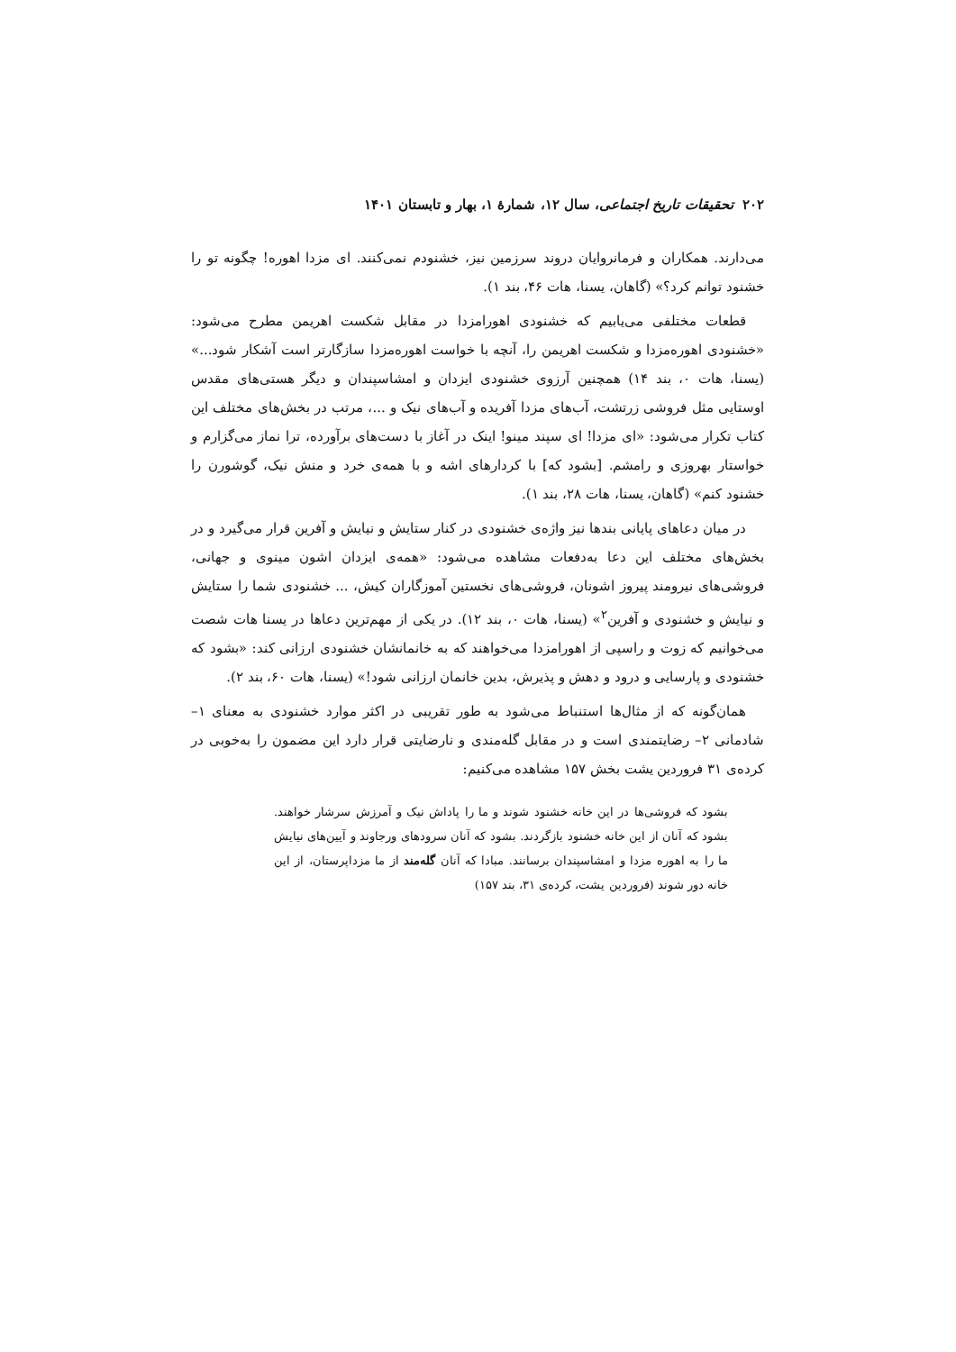۲۰۲ تحقیقات تاریخ اجتماعی، سال ۱۲، شمارهٔ ۱، بهار و تابستان ۱۴۰۱
می‌دارند. همکاران و فرمانروایان دروند سرزمین نیز، خشنودم نمی‌کنند. ای مزدا اهوره! چگونه تو را خشنود توانم کرد؟» (گاهان، یسنا، هات ۴۶، بند ۱).
قطعات مختلفی می‌یابیم که خشنودی اهورامزدا در مقابل شکست اهریمن مطرح می‌شود: «خشنودی اهوره‌مزدا و شکست اهریمن را، آنچه با خواست اهوره‌مزدا سازگارتر است آشکار شود...» (یسنا، هات ۰، بند ۱۴) همچنین آرزوی خشنودی ایزدان و امشاسپندان و دیگر هستی‌های مقدس اوستایی مثل فروشی زرتشت، آب‌های مزدا آفریده و آب‌های نیک و ...، مرتب در بخش‌های مختلف این کتاب تکرار می‌شود: «ای مزدا! ای سپند مینو! اینک در آغاز با دست‌های برآورده، ترا نماز می‌گزارم و خواستار بهروزی و رامشم. [بشود که] با کردارهای اشه و با همه‌ی خرد و منش نیک، گوشورن را خشنود کنم» (گاهان، یسنا، هات ۲۸، بند ۱).
در میان دعاهای پایانی بندها نیز واژه‌ی خشنودی در کنار ستایش و نیایش و آفرین قرار می‌گیرد و در بخش‌های مختلف این دعا به‌دفعات مشاهده می‌شود: «همه‌ی ایزدان اشون مینوی و جهانی، فروشی‌های نیرومند پیروز اشونان، فروشی‌های نخستین آموزگاران کیش، ... خشنودی شما را ستایش و نیایش و خشنودی و آفرین<sup>۲</sup>» (یسنا، هات ۰، بند ۱۲). در یکی از مهم‌ترین دعاها در یسنا هات شصت می‌خوانیم که زوت و راسپی از اهورامزدا می‌خواهند که به خانمانشان خشنودی ارزانی کند: «بشود که خشنودی و پارسایی و درود و دهش و پذیرش، بدین خانمان ارزانی شود!» (یسنا، هات ۶۰، بند ۲).
همان‌گونه که از مثال‌ها استنباط می‌شود به طور تقریبی در اکثر موارد خشنودی به معنای ۱– شادمانی ۲– رضایتمندی است و در مقابل گله‌مندی و نارضایتی قرار دارد این مضمون را به‌خوبی در کرده‌ی ۳۱ فروردین یشت بخش ۱۵۷ مشاهده می‌کنیم:
بشود که فروشی‌ها در این خانه خشنود شوند و ما را پاداش نیک و آمرزش سرشار خواهند. بشود که آنان از این خانه خشنود بازگردند. بشود که آنان سرودهای ورجاوند و آیین‌های نیایش ما را به اهوره مزدا و امشاسپندان برسانند. مبادا که آنان گله‌مند از ما مزداپرستان، از این خانه دور شوند (فروردین یشت، کرده‌ی ۳۱، بند ۱۵۷)